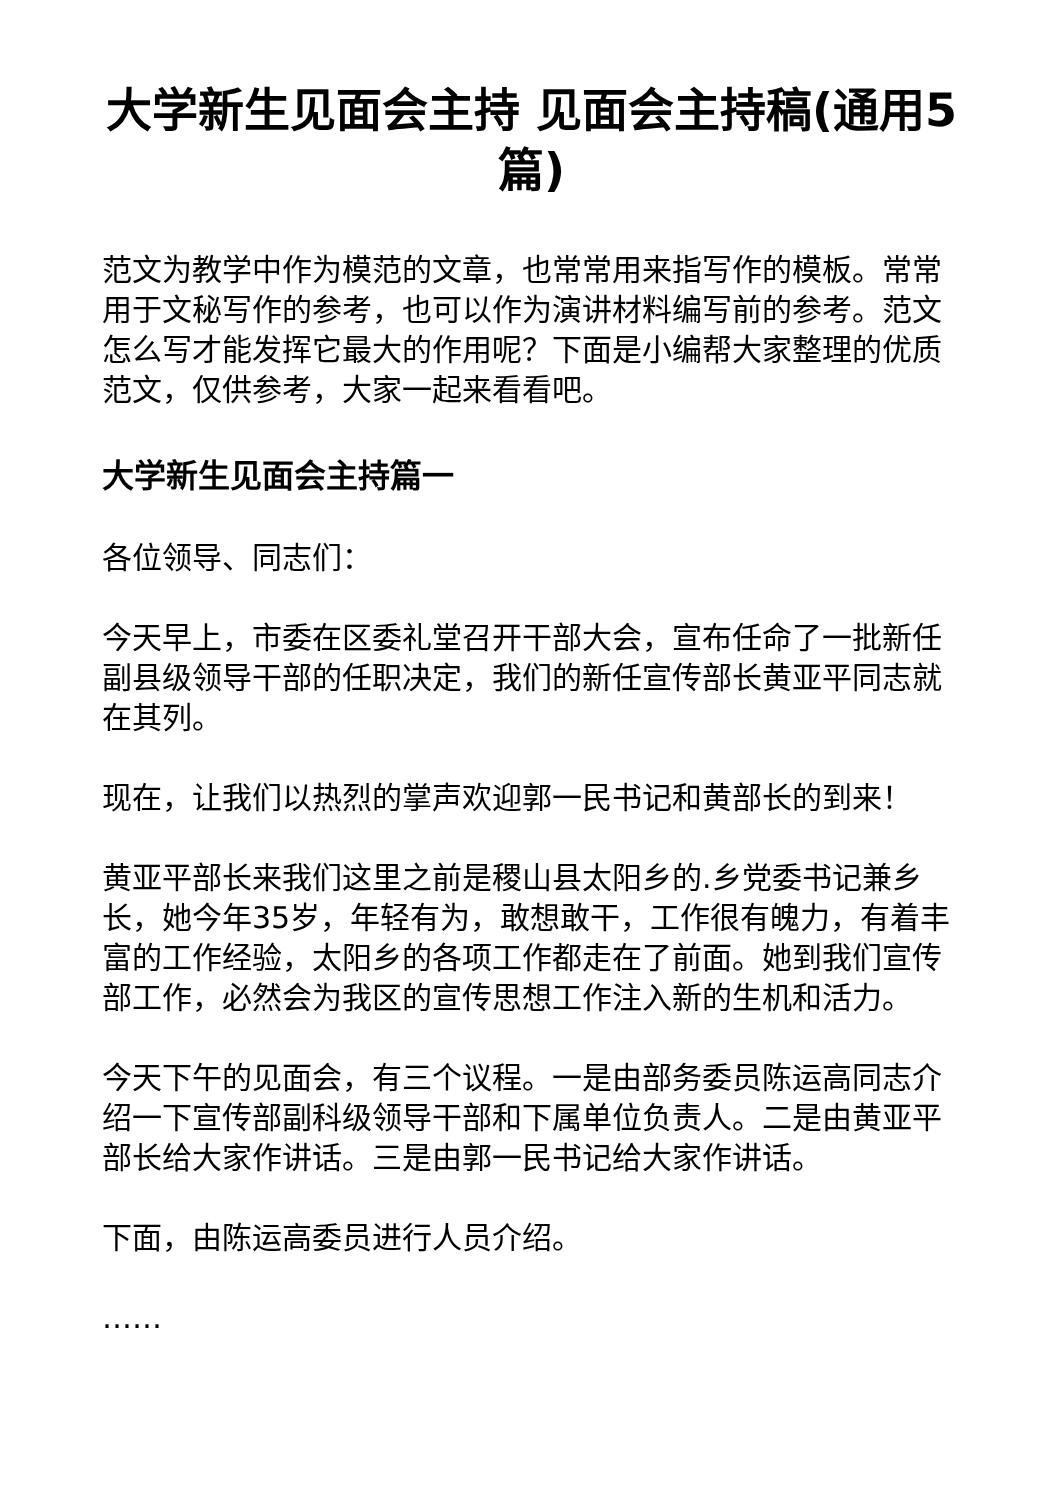大学新生见面会主持 见面会主持稿(通用5篇)
范文为教学中作为模范的文章，也常常用来指写作的模板。常常用于文秘写作的参考，也可以作为演讲材料编写前的参考。范文怎么写才能发挥它最大的作用呢？下面是小编帮大家整理的优质范文，仅供参考，大家一起来看看吧。
大学新生见面会主持篇一
各位领导、同志们：
今天早上，市委在区委礼堂召开干部大会，宣布任命了一批新任副县级领导干部的任职决定，我们的新任宣传部长黄亚平同志就在其列。
现在，让我们以热烈的掌声欢迎郭一民书记和黄部长的到来！
黄亚平部长来我们这里之前是稷山县太阳乡的.乡党委书记兼乡长，她今年35岁，年轻有为，敢想敢干，工作很有魄力，有着丰富的工作经验，太阳乡的各项工作都走在了前面。她到我们宣传部工作，必然会为我区的宣传思想工作注入新的生机和活力。
今天下午的见面会，有三个议程。一是由部务委员陈运高同志介绍一下宣传部副科级领导干部和下属单位负责人。二是由黄亚平部长给大家作讲话。三是由郭一民书记给大家作讲话。
下面，由陈运高委员进行人员介绍。
……